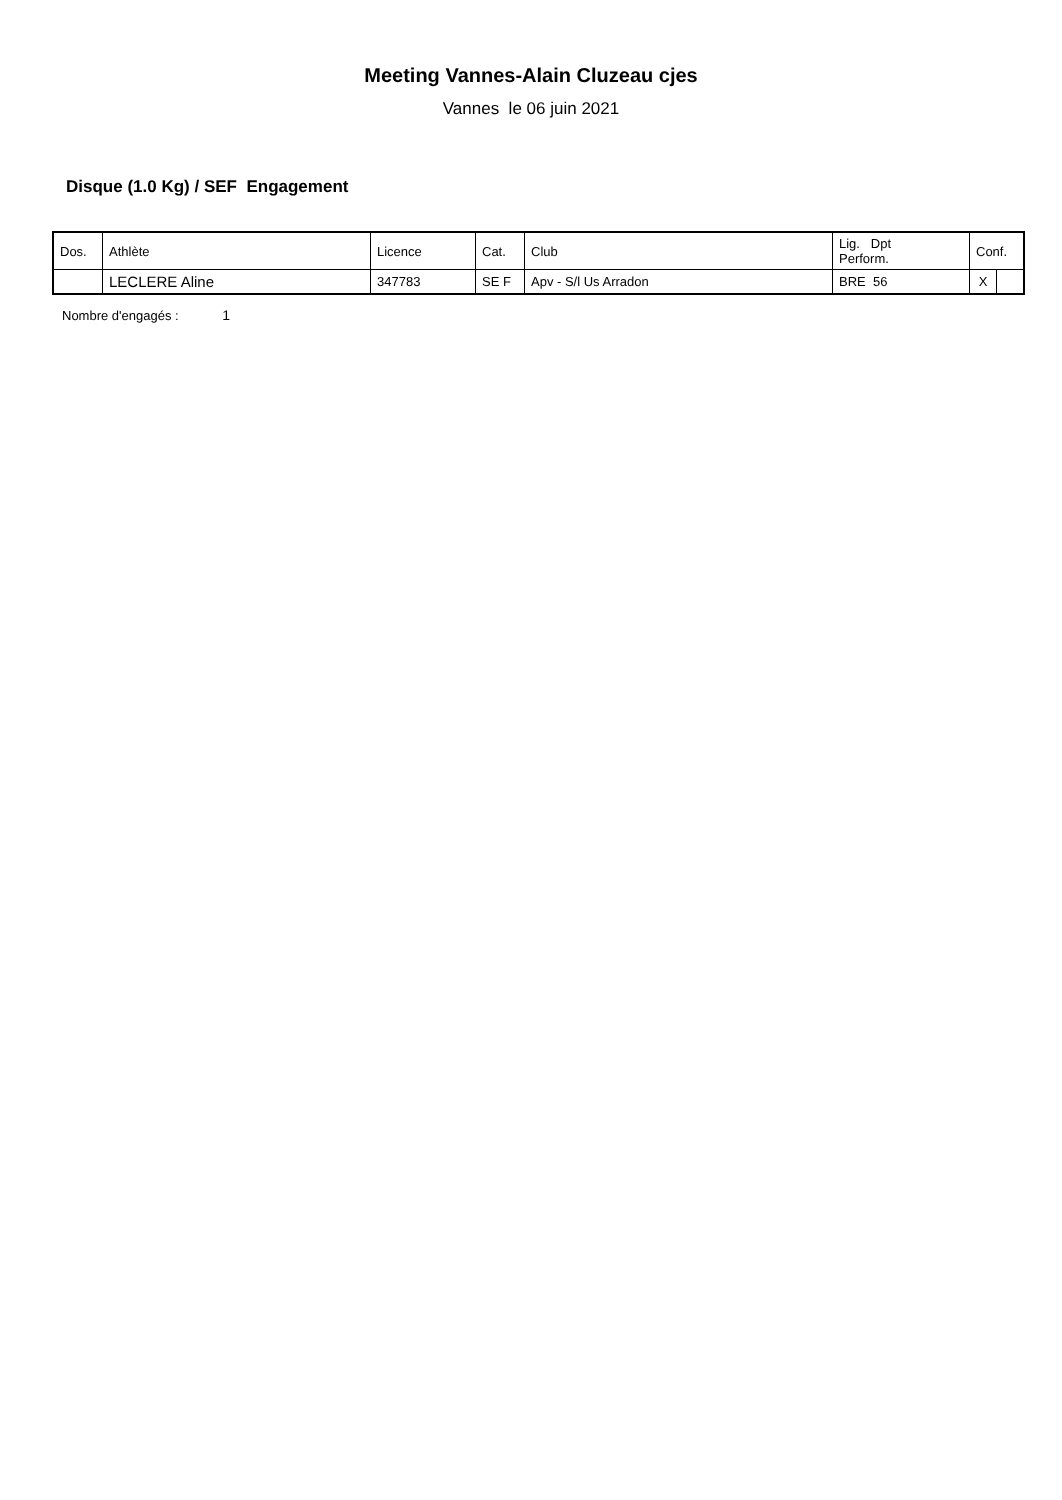Meeting Vannes-Alain Cluzeau cjes
Vannes le 06 juin 2021
Disque (1.0 Kg) / SEF Engagement
| Dos. | Athlète | Licence | Cat. | Club | Lig. Dpt Perform. | Conf. | |
| | LECLERE Aline | 347783 | SE F | Apv - S/l Us Arradon | BRE 56 | X | |
Nombre d'engagés : 1